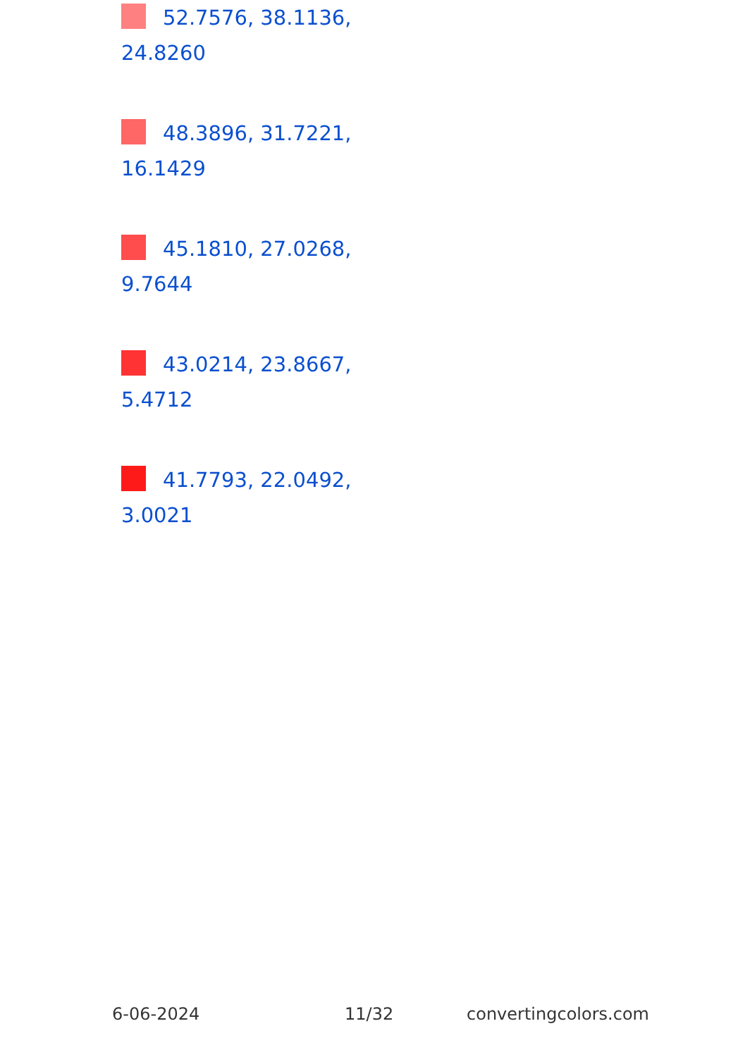52.7576, 38.1136, 24.8260
48.3896, 31.7221, 16.1429
45.1810, 27.0268, 9.7644
43.0214, 23.8667, 5.4712
41.7793, 22.0492, 3.0021
6-06-2024 11/32 convertingcolors.com